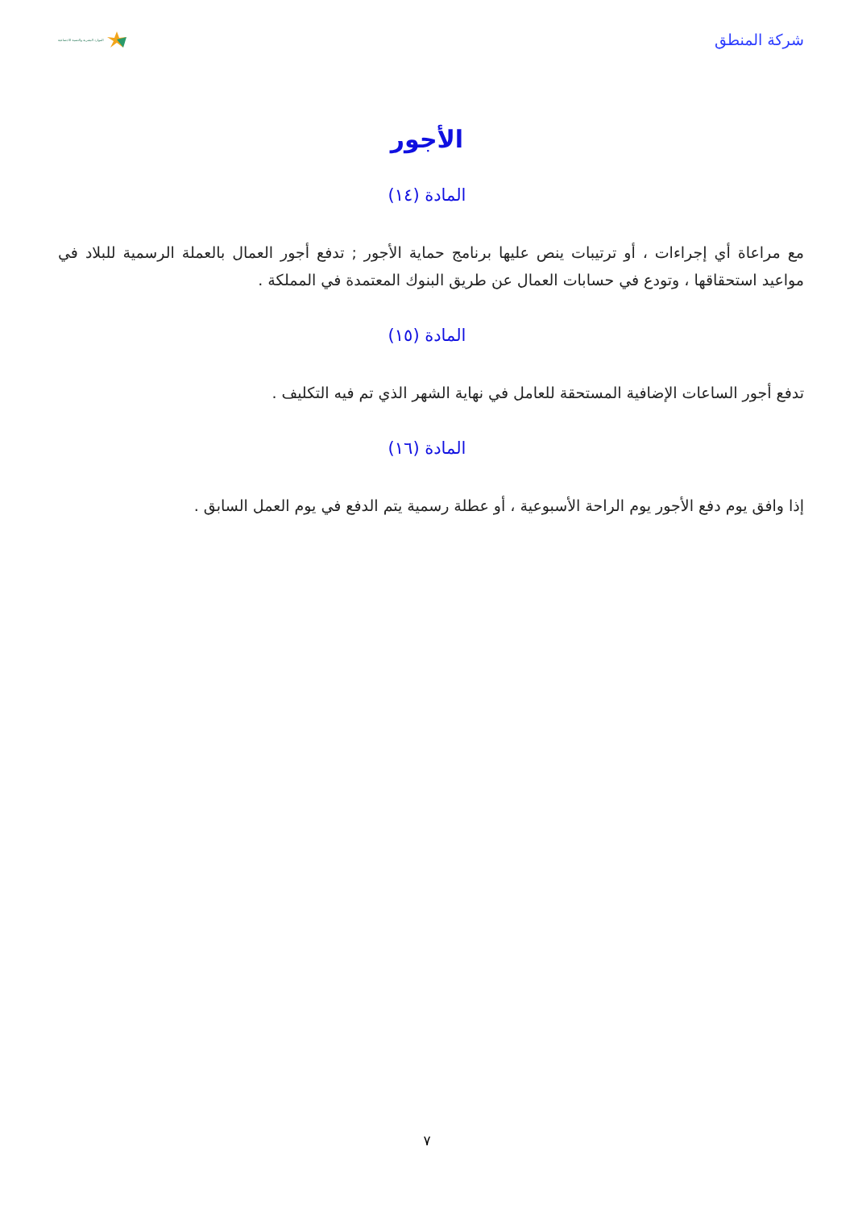شركة المنطق
الموارد البشرية والتنمية الاجتماعية
الأجور
المادة (١٤)
مع مراعاة أي إجراءات ، أو ترتيبات ينص عليها برنامج حماية الأجور ; تدفع أجور العمال بالعملة الرسمية للبلاد في مواعيد استحقاقها ، وتودع في حسابات العمال عن طريق البنوك المعتمدة في المملكة .
المادة (١٥)
تدفع أجور الساعات الإضافية المستحقة للعامل في نهاية الشهر الذي تم فيه التكليف .
المادة (١٦)
إذا وافق يوم دفع الأجور يوم الراحة الأسبوعية ، أو عطلة رسمية يتم الدفع في يوم العمل السابق .
٧